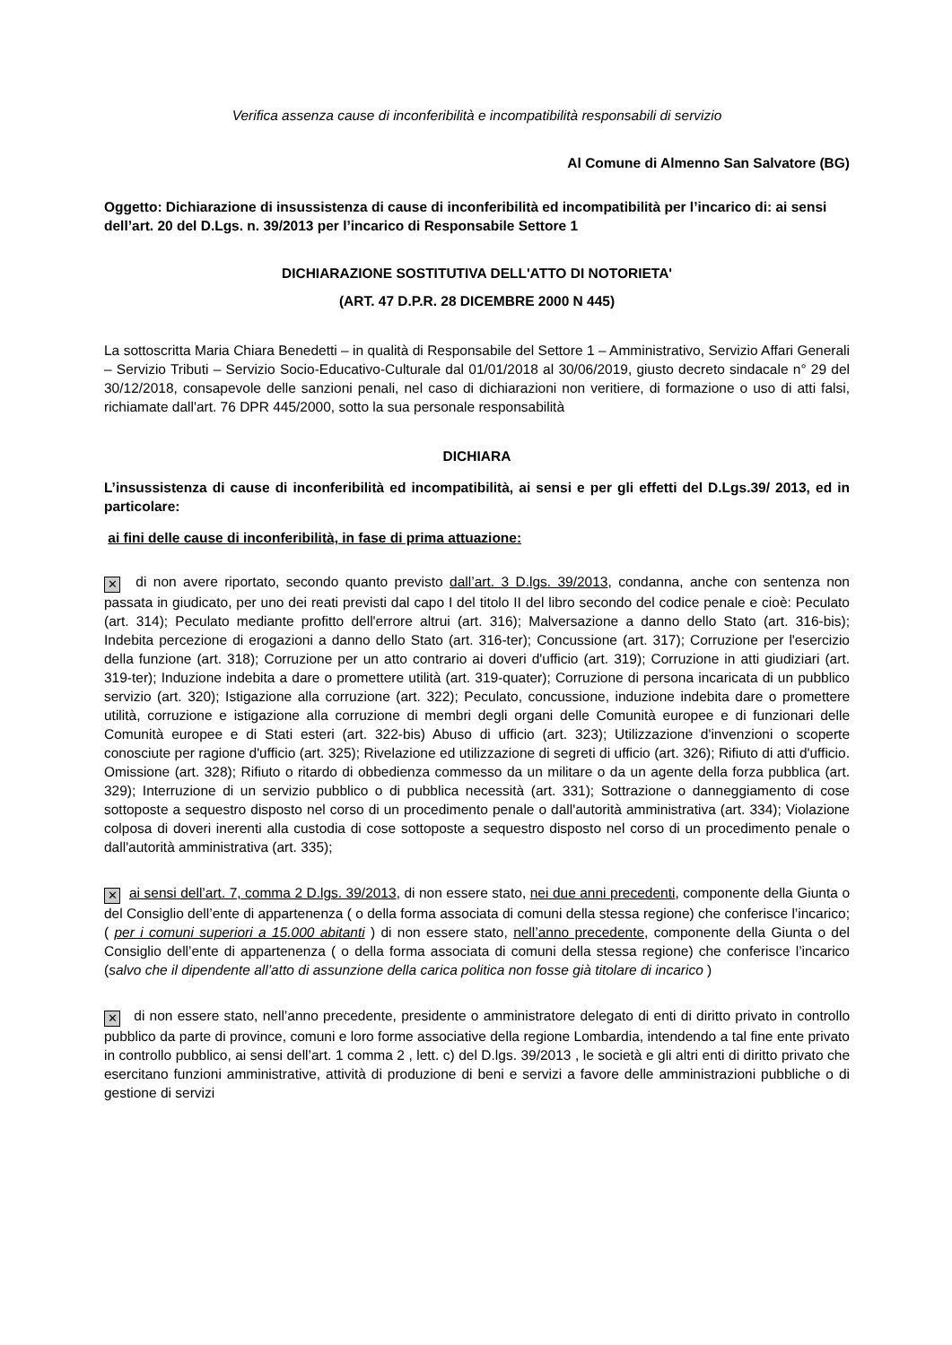Verifica assenza cause di inconferibilità e incompatibilità responsabili di servizio
Al Comune di Almenno San Salvatore (BG)
Oggetto: Dichiarazione di insussistenza di cause di inconferibilità ed incompatibilità per l’incarico di: ai sensi dell’art. 20 del D.Lgs. n. 39/2013 per l’incarico di Responsabile Settore 1
DICHIARAZIONE SOSTITUTIVA DELL'ATTO DI NOTORIETA'
(ART. 47 D.P.R. 28 DICEMBRE 2000 N 445)
La sottoscritta Maria Chiara Benedetti – in qualità di Responsabile del Settore 1 – Amministrativo, Servizio Affari Generali – Servizio Tributi – Servizio Socio-Educativo-Culturale dal 01/01/2018 al 30/06/2019, giusto decreto sindacale n° 29 del 30/12/2018, consapevole delle sanzioni penali, nel caso di dichiarazioni non veritiere, di formazione o uso di atti falsi, richiamate dall'art. 76 DPR 445/2000, sotto la sua personale responsabilità
DICHIARA
L’insussistenza di cause di inconferibilità ed incompatibilità, ai sensi e per gli effetti del D.Lgs.39/ 2013, ed in particolare:
ai fini delle cause di inconferibilità, in fase di prima attuazione:
✕ di non avere riportato, secondo quanto previsto dall’art. 3 D.lgs. 39/2013, condanna, anche con sentenza non passata in giudicato, per uno dei reati previsti dal capo I del titolo II del libro secondo del codice penale e cioè: Peculato (art. 314); Peculato mediante profitto dell'errore altrui (art. 316); Malversazione a danno dello Stato (art. 316-bis); Indebita percezione di erogazioni a danno dello Stato (art. 316-ter); Concussione (art. 317); Corruzione per l'esercizio della funzione (art. 318); Corruzione per un atto contrario ai doveri d'ufficio (art. 319); Corruzione in atti giudiziari (art. 319-ter); Induzione indebita a dare o promettere utilità (art. 319-quater); Corruzione di persona incaricata di un pubblico servizio (art. 320); Istigazione alla corruzione (art. 322); Peculato, concussione, induzione indebita dare o promettere utilità, corruzione e istigazione alla corruzione di membri degli organi delle Comunità europee e di funzionari delle Comunità europee e di Stati esteri (art. 322-bis) Abuso di ufficio (art. 323); Utilizzazione d'invenzioni o scoperte conosciute per ragione d'ufficio (art. 325); Rivelazione ed utilizzazione di segreti di ufficio (art. 326); Rifiuto di atti d'ufficio. Omissione (art. 328); Rifiuto o ritardo di obbedienza commesso da un militare o da un agente della forza pubblica (art. 329); Interruzione di un servizio pubblico o di pubblica necessità (art. 331); Sottrazione o danneggiamento di cose sottoposte a sequestro disposto nel corso di un procedimento penale o dall'autorità amministrativa (art. 334); Violazione colposa di doveri inerenti alla custodia di cose sottoposte a sequestro disposto nel corso di un procedimento penale o dall'autorità amministrativa (art. 335);
✕ ai sensi dell’art. 7, comma 2 D.lgs. 39/2013, di non essere stato, nei due anni precedenti, componente della Giunta o del Consiglio dell’ente di appartenenza ( o della forma associata di comuni della stessa regione) che conferisce l’incarico; ( per i comuni superiori a 15.000 abitanti ) di non essere stato, nell’anno precedente, componente della Giunta o del Consiglio dell’ente di appartenenza ( o della forma associata di comuni della stessa regione) che conferisce l’incarico (salvo che il dipendente all’atto di assunzione della carica politica non fosse già titolare di incarico )
✕ di non essere stato, nell’anno precedente, presidente o amministratore delegato di enti di diritto privato in controllo pubblico da parte di province, comuni e loro forme associative della regione Lombardia, intendendo a tal fine ente privato in controllo pubblico, ai sensi dell’art. 1 comma 2 , lett. c) del D.lgs. 39/2013 , le società e gli altri enti di diritto privato che esercitano funzioni amministrative, attività di produzione di beni e servizi a favore delle amministrazioni pubbliche o di gestione di servizi